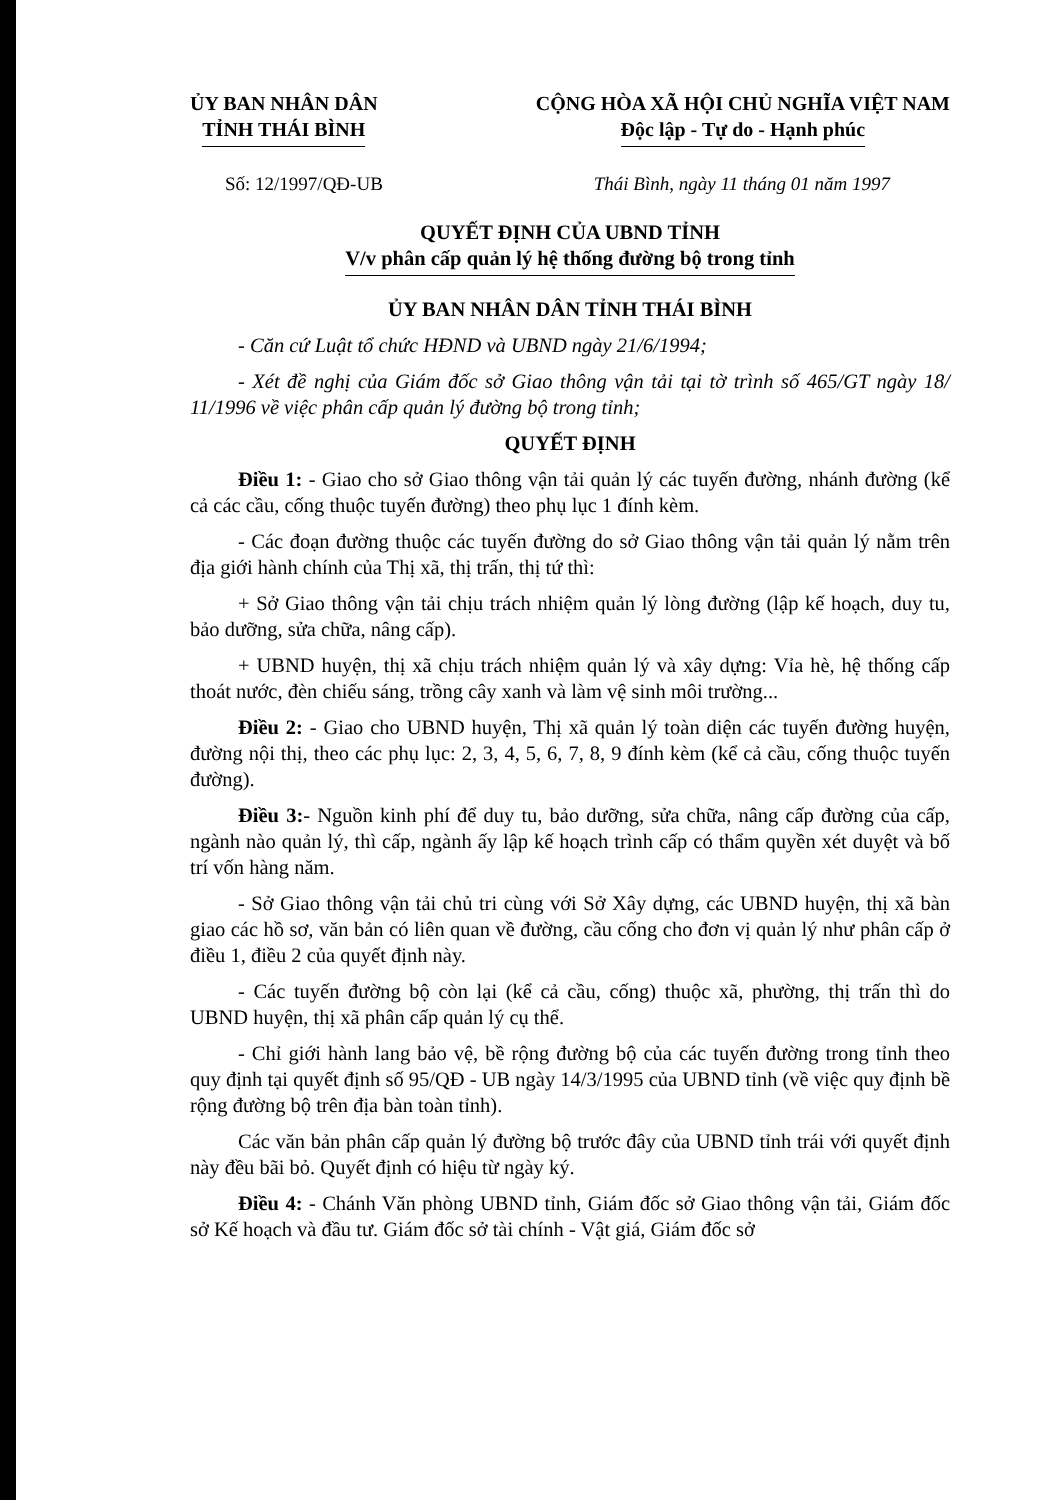ỦY BAN NHÂN DÂN
TỈNH THÁI BÌNH
CỘNG HÒA XÃ HỘI CHỦ NGHĨA VIỆT NAM
Độc lập - Tự do - Hạnh phúc
Số: 12/1997/QĐ-UB Thái Bình, ngày 11 tháng 01 năm 1997
QUYẾT ĐỊNH CỦA UBND TỈNH
V/v phân cấp quản lý hệ thống đường bộ trong tỉnh
ỦY BAN NHÂN DÂN TỈNH THÁI BÌNH
- Căn cứ Luật tổ chức HĐND và UBND ngày 21/6/1994;
- Xét đề nghị của Giám đốc sở Giao thông vận tải tại tờ trình số 465/GT ngày 18/ 11/1996 về việc phân cấp quản lý đường bộ trong tỉnh;
QUYẾT ĐỊNH
Điều 1: - Giao cho sở Giao thông vận tải quản lý các tuyến đường, nhánh đường (kể cả các cầu, cống thuộc tuyến đường) theo phụ lục 1 đính kèm.
- Các đoạn đường thuộc các tuyến đường do sở Giao thông vận tải quản lý nằm trên địa giới hành chính của Thị xã, thị trấn, thị tứ thì:
+ Sở Giao thông vận tải chịu trách nhiệm quản lý lòng đường (lập kế hoạch, duy tu, bảo dưỡng, sửa chữa, nâng cấp).
+ UBND huyện, thị xã chịu trách nhiệm quản lý và xây dựng: Vỉa hè, hệ thống cấp thoát nước, đèn chiếu sáng, trồng cây xanh và làm vệ sinh môi trường...
Điều 2: - Giao cho UBND huyện, Thị xã quản lý toàn diện các tuyến đường huyện, đường nội thị, theo các phụ lục: 2, 3, 4, 5, 6, 7, 8, 9 đính kèm (kể cả cầu, cống thuộc tuyến đường).
Điều 3:- Nguồn kinh phí để duy tu, bảo dưỡng, sửa chữa, nâng cấp đường của cấp, ngành nào quản lý, thì cấp, ngành ấy lập kế hoạch trình cấp có thẩm quyền xét duyệt và bố trí vốn hàng năm.
- Sở Giao thông vận tải chủ tri cùng với Sở Xây dựng, các UBND huyện, thị xã bàn giao các hồ sơ, văn bản có liên quan về đường, cầu cống cho đơn vị quản lý như phân cấp ở điều 1, điều 2 của quyết định này.
- Các tuyến đường bộ còn lại (kể cả cầu, cống) thuộc xã, phường, thị trấn thì do UBND huyện, thị xã phân cấp quản lý cụ thể.
- Chỉ giới hành lang bảo vệ, bề rộng đường bộ của các tuyến đường trong tỉnh theo quy định tại quyết định số 95/QĐ - UB ngày 14/3/1995 của UBND tỉnh (về việc quy định bề rộng đường bộ trên địa bàn toàn tỉnh).
Các văn bản phân cấp quản lý đường bộ trước đây của UBND tỉnh trái với quyết định này đều bãi bỏ. Quyết định có hiệu từ ngày ký.
Điều 4: - Chánh Văn phòng UBND tỉnh, Giám đốc sở Giao thông vận tải, Giám đốc sở Kế hoạch và đầu tư. Giám đốc sở tài chính - Vật giá, Giám đốc sở